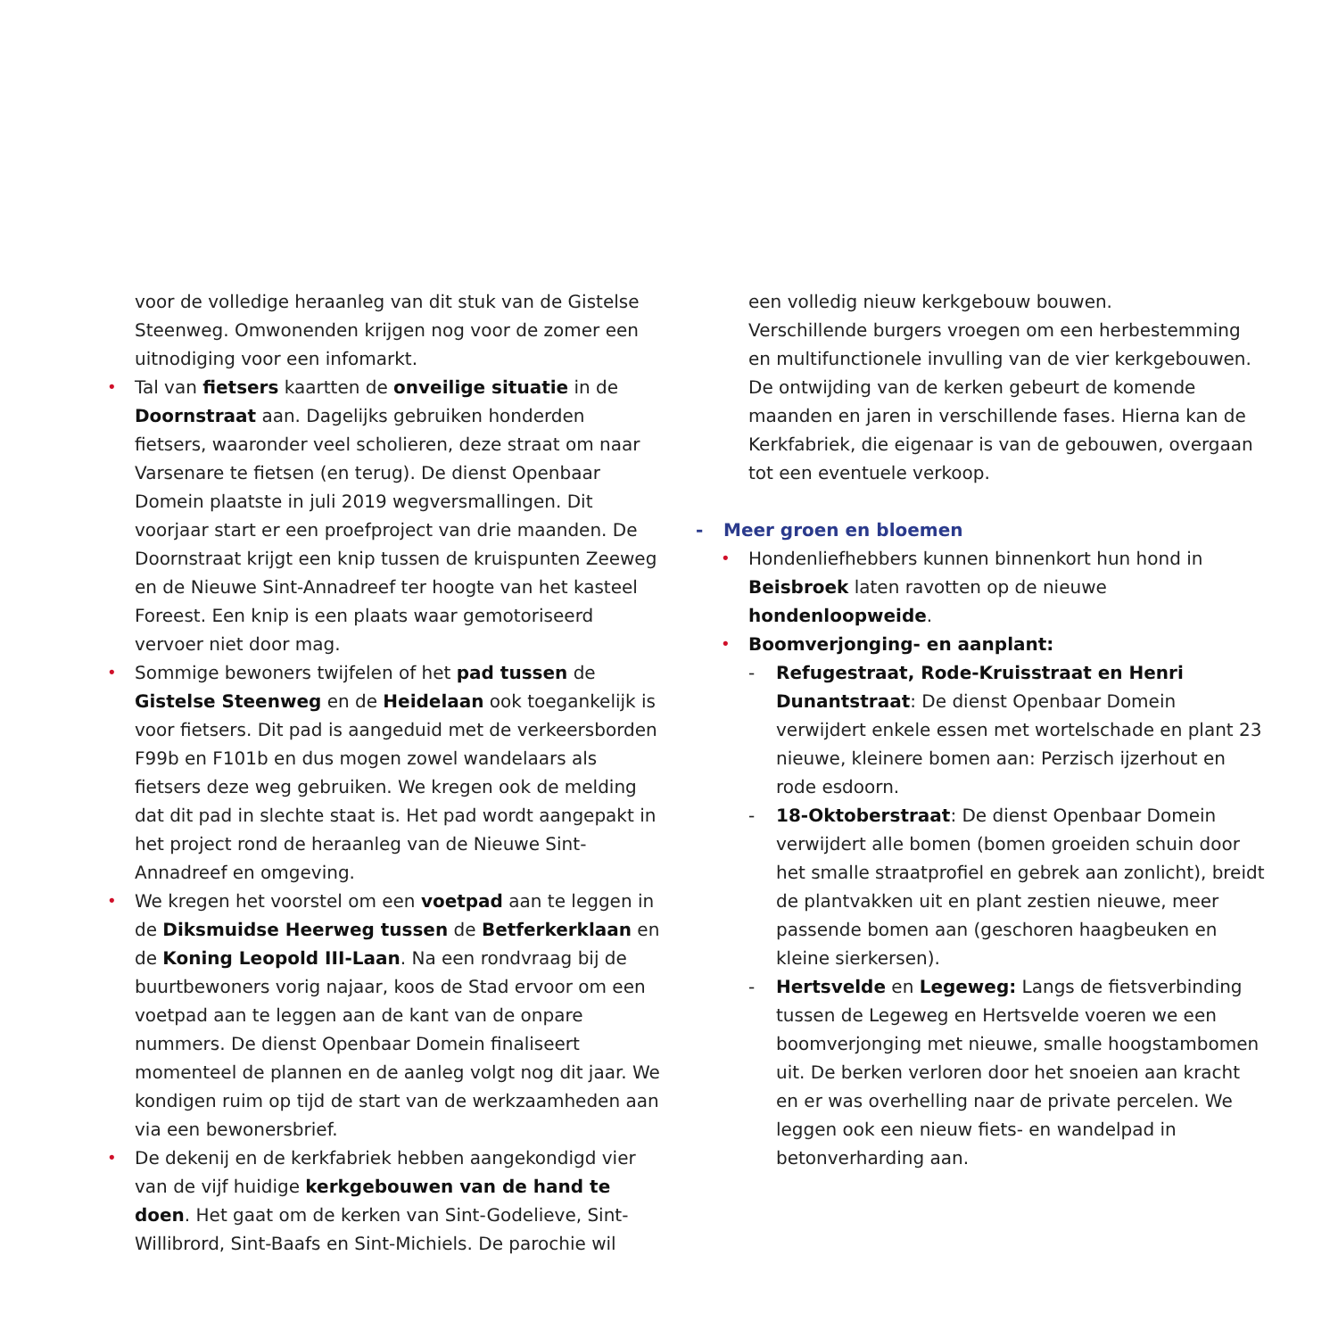voor de volledige heraanleg van dit stuk van de Gistelse Steenweg. Omwonenden krijgen nog voor de zomer een uitnodiging voor een infomarkt.
• Tal van fietsers kaartten de onveilige situatie in de Doornstraat aan. Dagelijks gebruiken honderden fietsers, waaronder veel scholieren, deze straat om naar Varsenare te fietsen (en terug). De dienst Openbaar Domein plaatste in juli 2019 wegversmallingen. Dit voorjaar start er een proefproject van drie maanden. De Doornstraat krijgt een knip tussen de kruispunten Zeeweg en de Nieuwe Sint-Annadreef ter hoogte van het kasteel Foreest. Een knip is een plaats waar gemotoriseerd vervoer niet door mag.
• Sommige bewoners twijfelen of het pad tussen de Gistelse Steenweg en de Heidelaan ook toegankelijk is voor fietsers. Dit pad is aangeduid met de verkeersborden F99b en F101b en dus mogen zowel wandelaars als fietsers deze weg gebruiken. We kregen ook de melding dat dit pad in slechte staat is. Het pad wordt aangepakt in het project rond de heraanleg van de Nieuwe Sint-Annadreef en omgeving.
• We kregen het voorstel om een voetpad aan te leggen in de Diksmuidse Heerweg tussen de Betferkerklaan en de Koning Leopold III-Laan. Na een rondvraag bij de buurtbewoners vorig najaar, koos de Stad ervoor om een voetpad aan te leggen aan de kant van de onpare nummers. De dienst Openbaar Domein finaliseert momenteel de plannen en de aanleg volgt nog dit jaar. We kondigen ruim op tijd de start van de werkzaamheden aan via een bewonersbrief.
• De dekenij en de kerkfabriek hebben aangekondigd vier van de vijf huidige kerkgebouwen van de hand te doen. Het gaat om de kerken van Sint-Godelieve, Sint-Willibrord, Sint-Baafs en Sint-Michiels. De parochie wil
een volledig nieuw kerkgebouw bouwen.
Verschillende burgers vroegen om een herbestemming en multifunctionele invulling van de vier kerkgebouwen. De ontwijding van de kerken gebeurt de komende maanden en jaren in verschillende fases. Hierna kan de Kerkfabriek, die eigenaar is van de gebouwen, overgaan tot een eventuele verkoop.
- Meer groen en bloemen
• Hondenliefhebbers kunnen binnenkort hun hond in Beisbroek laten ravotten op de nieuwe hondenloopweide.
• Boomverjonging- en aanplant:
- Refugestraat, Rode-Kruisstraat en Henri Dunantstraat: De dienst Openbaar Domein verwijdert enkele essen met wortelschade en plant 23 nieuwe, kleinere bomen aan: Perzisch ijzerhout en rode esdoorn.
- 18-Oktoberstraat: De dienst Openbaar Domein verwijdert alle bomen (bomen groeiden schuin door het smalle straatprofiel en gebrek aan zonlicht), breidt de plantvakken uit en plant zestien nieuwe, meer passende bomen aan (geschoren haagbeuken en kleine sierkersen).
- Hertsvelde en Legeweg: Langs de fietsverbinding tussen de Legeweg en Hertsvelde voeren we een boomverjonging met nieuwe, smalle hoogstambomen uit. De berken verloren door het snoeien aan kracht en er was overhelling naar de private percelen. We leggen ook een nieuw fiets- en wandelpad in betonverharding aan.